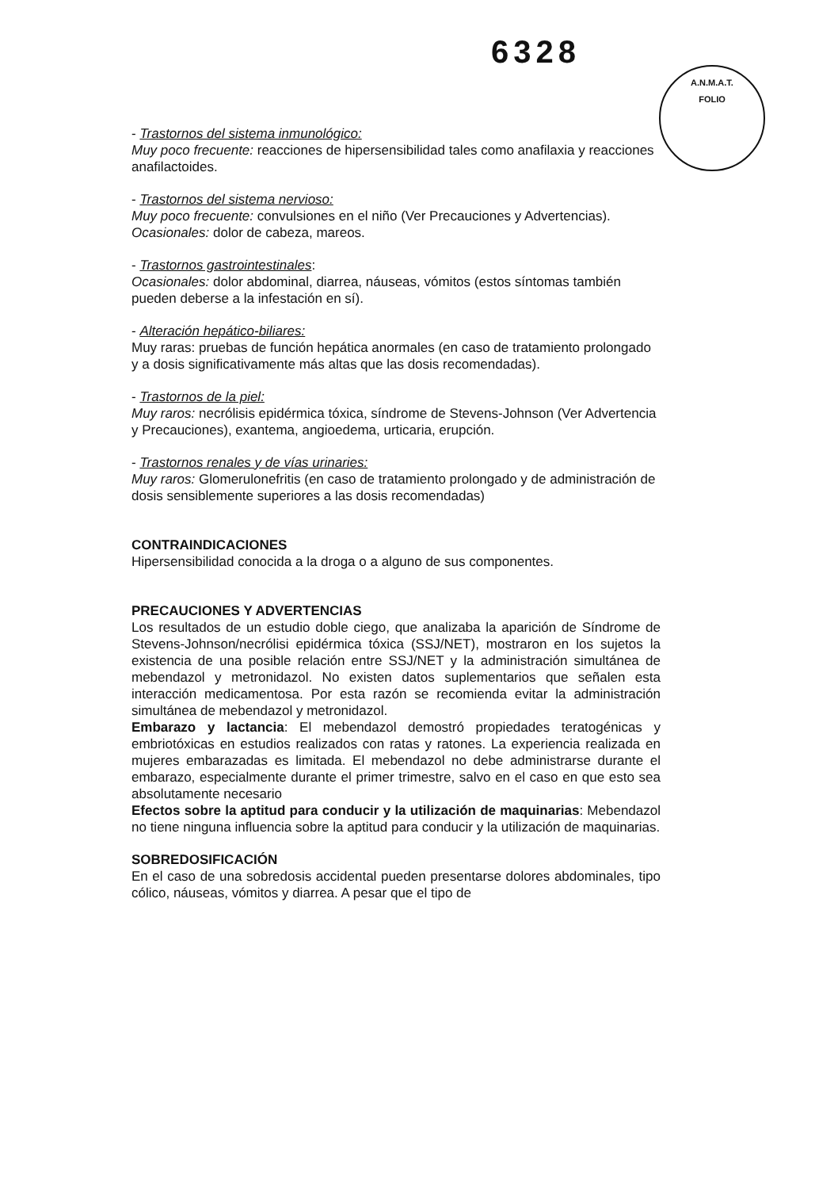6328
A.N.M.A.T.
FOLIO
- Trastornos del sistema inmunológico:
Muy poco frecuente: reacciones de hipersensibilidad tales como anafilaxia y reacciones anafilactoides.
- Trastornos del sistema nervioso:
Muy poco frecuente: convulsiones en el niño (Ver Precauciones y Advertencias).
Ocasionales: dolor de cabeza, mareos.
- Trastornos gastrointestinales:
Ocasionales: dolor abdominal, diarrea, náuseas, vómitos (estos síntomas también pueden deberse a la infestación en sí).
- Alteración hepático-biliares:
Muy raras: pruebas de función hepática anormales (en caso de tratamiento prolongado y a dosis significativamente más altas que las dosis recomendadas).
- Trastornos de la piel:
Muy raros: necrólisis epidérmica tóxica, síndrome de Stevens-Johnson (Ver Advertencia y Precauciones), exantema, angioedema, urticaria, erupción.
- Trastornos renales y de vías urinaries:
Muy raros: Glomerulonefritis (en caso de tratamiento prolongado y de administración de dosis sensiblemente superiores a las dosis recomendadas)
CONTRAINDICACIONES
Hipersensibilidad conocida a la droga o a alguno de sus componentes.
PRECAUCIONES Y ADVERTENCIAS
Los resultados de un estudio doble ciego, que analizaba la aparición de Síndrome de Stevens-Johnson/necrólisi epidérmica tóxica (SSJ/NET), mostraron en los sujetos la existencia de una posible relación entre SSJ/NET y la administración simultánea de mebendazol y metronidazol. No existen datos suplementarios que señalen esta interacción medicamentosa. Por esta razón se recomienda evitar la administración simultánea de mebendazol y metronidazol.
Embarazo y lactancia: El mebendazol demostró propiedades teratogénicas y embriotóxicas en estudios realizados con ratas y ratones. La experiencia realizada en mujeres embarazadas es limitada. El mebendazol no debe administrarse durante el embarazo, especialmente durante el primer trimestre, salvo en el caso en que esto sea absolutamente necesario
Efectos sobre la aptitud para conducir y la utilización de maquinarias: Mebendazol no tiene ninguna influencia sobre la aptitud para conducir y la utilización de maquinarias.
SOBREDOSIFICACIÓN
En el caso de una sobredosis accidental pueden presentarse dolores abdominales, tipo cólico, náuseas, vómitos y diarrea. A pesar que el tipo de